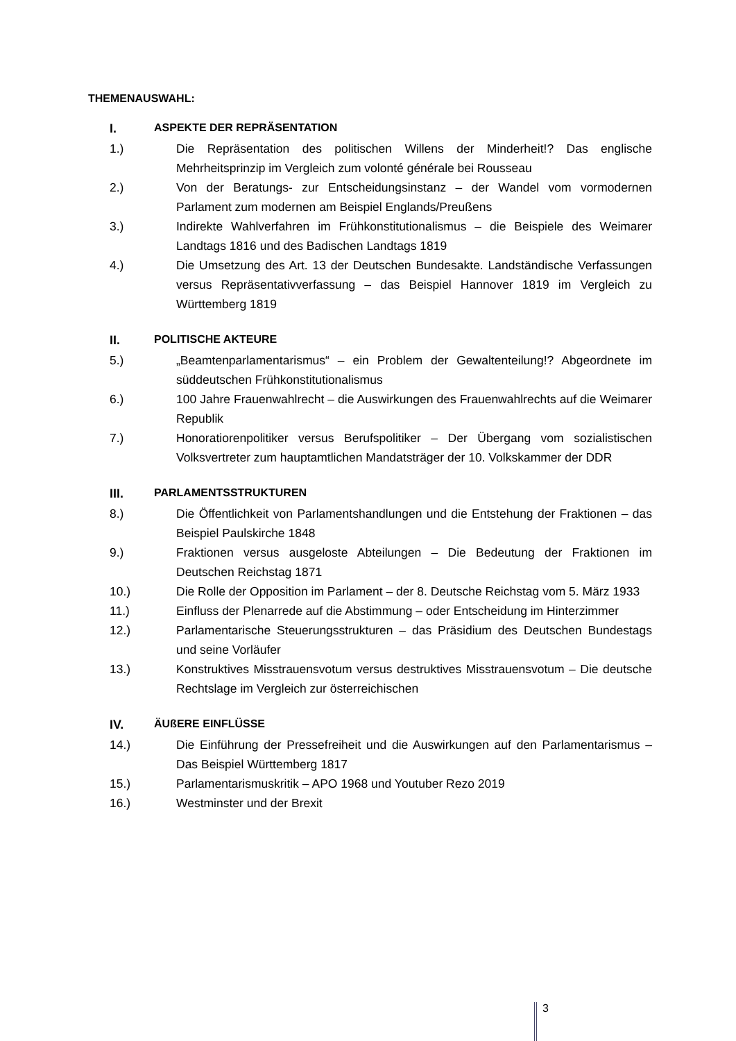THEMENAUSWAHL:
I. ASPEKTE DER REPRÄSENTATION
1.) Die Repräsentation des politischen Willens der Minderheit!? Das englische Mehrheitsprinzip im Vergleich zum volonté générale bei Rousseau
2.) Von der Beratungs- zur Entscheidungsinstanz – der Wandel vom vormodernen Parlament zum modernen am Beispiel Englands/Preußens
3.) Indirekte Wahlverfahren im Frühkonstitutionalismus – die Beispiele des Weimarer Landtags 1816 und des Badischen Landtags 1819
4.) Die Umsetzung des Art. 13 der Deutschen Bundesakte. Landständische Verfassungen versus Repräsentativverfassung – das Beispiel Hannover 1819 im Vergleich zu Württemberg 1819
II. POLITISCHE AKTEURE
5.) „Beamtenparlamentarismus“ – ein Problem der Gewaltenteilung!? Abgeordnete im süddeutschen Frühkonstitutionalismus
6.) 100 Jahre Frauenwahlrecht – die Auswirkungen des Frauenwahlrechts auf die Weimarer Republik
7.) Honoratiorenpolitiker versus Berufspolitiker – Der Übergang vom sozialistischen Volksvertreter zum hauptamtlichen Mandatsträger der 10. Volkskammer der DDR
III. PARLAMENTSSTRUKTUREN
8.) Die Öffentlichkeit von Parlamentshandlungen und die Entstehung der Fraktionen – das Beispiel Paulskirche 1848
9.) Fraktionen versus ausgeloste Abteilungen – Die Bedeutung der Fraktionen im Deutschen Reichstag 1871
10.) Die Rolle der Opposition im Parlament – der 8. Deutsche Reichstag vom 5. März 1933
11.) Einfluss der Plenarrede auf die Abstimmung – oder Entscheidung im Hinterzimmer
12.) Parlamentarische Steuerungsstrukturen – das Präsidium des Deutschen Bundestags und seine Vorläufer
13.) Konstruktives Misstrauensvotum versus destruktives Misstrauensvotum – Die deutsche Rechtslage im Vergleich zur österreichischen
IV. ÄUßERE EINFLÜSSE
14.) Die Einführung der Pressefreiheit und die Auswirkungen auf den Parlamentarismus – Das Beispiel Württemberg 1817
15.) Parlamentarismuskritik – APO 1968 und Youtuber Rezo 2019
16.) Westminster und der Brexit
3